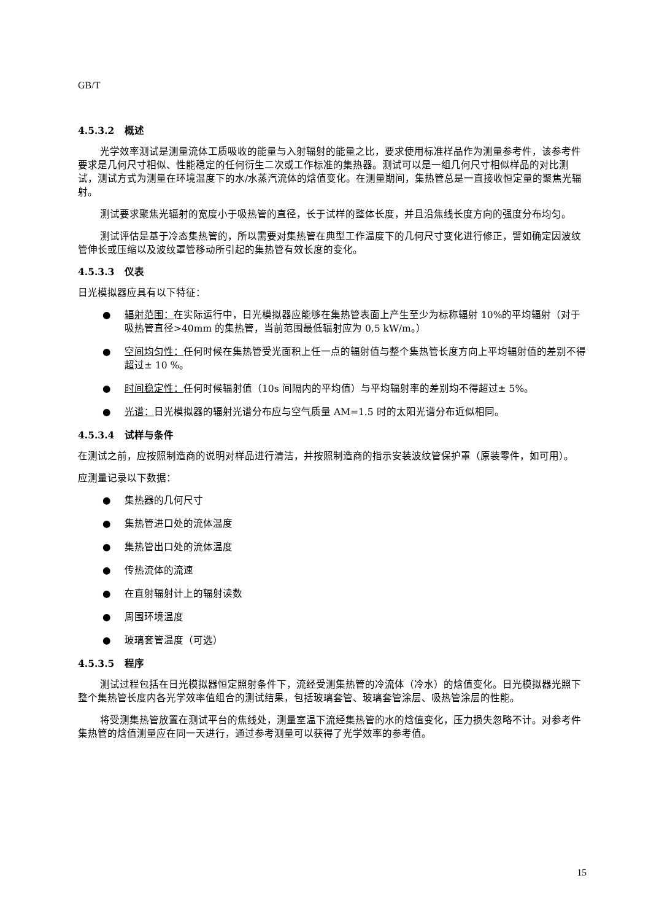GB/T
4.5.3.2 概述
光学效率测试是测量流体工质吸收的能量与入射辐射的能量之比，要求使用标准样品作为测量参考件，该参考件要求是几何尺寸相似、性能稳定的任何衍生二次或工作标准的集热器。测试可以是一组几何尺寸相似样品的对比测试，测试方式为测量在环境温度下的水/水蒸汽流体的焓值变化。在测量期间，集热管总是一直接收恒定量的聚焦光辐射。
测试要求聚焦光辐射的宽度小于吸热管的直径，长于试样的整体长度，并且沿焦线长度方向的强度分布均匀。
测试评估是基于冷态集热管的，所以需要对集热管在典型工作温度下的几何尺寸变化进行修正，譬如确定因波纹管伸长或压缩以及波纹罩管移动所引起的集热管有效长度的变化。
4.5.3.3 仪表
日光模拟器应具有以下特征：
● 辐射范围：在实际运行中，日光模拟器应能够在集热管表面上产生至少为标称辐射 10%的平均辐射（对于吸热管直径>40mm 的集热管，当前范围最低辐射应为 0,5 kW/m。）
● 空间均匀性：任何时候在集热管受光面积上任一点的辐射值与整个集热管长度方向上平均辐射值的差别不得超过± 10 %。
● 时间稳定性：任何时候辐射值（10s 间隔内的平均值）与平均辐射率的差别均不得超过± 5%。
● 光谱：日光模拟器的辐射光谱分布应与空气质量 AM=1.5 时的太阳光谱分布近似相同。
4.5.3.4 试样与条件
在测试之前，应按照制造商的说明对样品进行清洁，并按照制造商的指示安装波纹管保护罩（原装零件，如可用）。
应测量记录以下数据：
● 集热器的几何尺寸
● 集热管进口处的流体温度
● 集热管出口处的流体温度
● 传热流体的流速
● 在直射辐射计上的辐射读数
● 周围环境温度
● 玻璃套管温度（可选）
4.5.3.5 程序
测试过程包括在日光模拟器恒定照射条件下，流经受测集热管的冷流体（冷水）的焓值变化。日光模拟器光照下整个集热管长度内各光学效率值组合的测试结果，包括玻璃套管、玻璃套管涂层、吸热管涂层的性能。
将受测集热管放置在测试平台的焦线处，测量室温下流经集热管的水的焓值变化，压力损失忽略不计。对参考件集热管的焓值测量应在同一天进行，通过参考测量可以获得了光学效率的参考值。
15